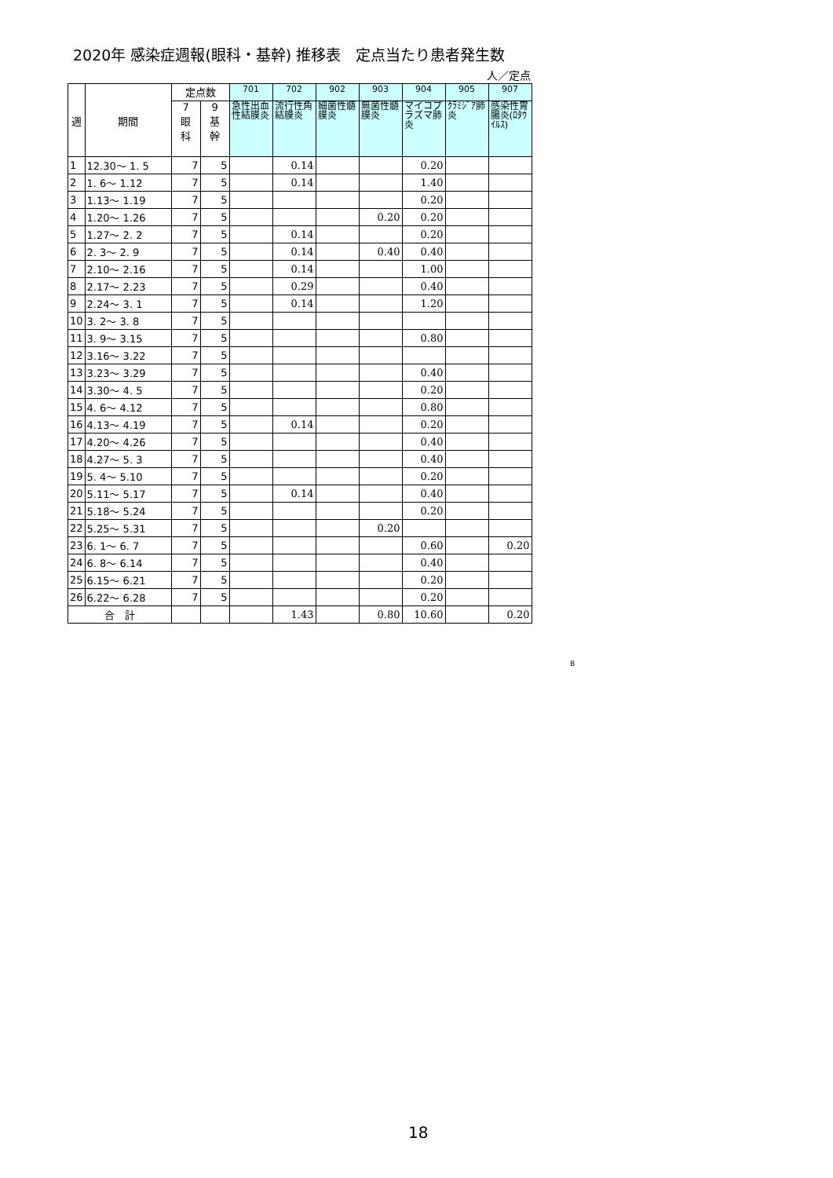2020年 感染症週報(眼科・基幹) 推移表　定点当たり患者発生数
人／定点
| 週 | 期間 | 定点数 | | 701 | 702 | 902 | 903 | 904 | 905 | 907 |
| --- | --- | --- | --- | --- | --- | --- | --- | --- | --- | --- |
| | | 7 眼 科 | 9 基 幹 | 急性出血性結膜炎 | 流行性角結膜炎 | 細菌性髄膜炎 | 無菌性髄膜炎 | マイコプラズマ肺炎 | ｸﾗﾐｼﾞｱ肺炎 | 感染性胃腸炎(ﾛﾀｳｲﾙｽ) |
| 1 | 12.30～ 1. 5 | 7 | 5 | | 0.14 | | | 0.20 | | |
| 2 | 1. 6～ 1.12 | 7 | 5 | | 0.14 | | | 1.40 | | |
| 3 | 1.13～ 1.19 | 7 | 5 | | | | | 0.20 | | |
| 4 | 1.20～ 1.26 | 7 | 5 | | | | 0.20 | 0.20 | | |
| 5 | 1.27～ 2. 2 | 7 | 5 | | 0.14 | | | 0.20 | | |
| 6 | 2. 3～ 2. 9 | 7 | 5 | | 0.14 | | 0.40 | 0.40 | | |
| 7 | 2.10～ 2.16 | 7 | 5 | | 0.14 | | | 1.00 | | |
| 8 | 2.17～ 2.23 | 7 | 5 | | 0.29 | | | 0.40 | | |
| 9 | 2.24～ 3. 1 | 7 | 5 | | 0.14 | | | 1.20 | | |
| 10 | 3. 2～ 3. 8 | 7 | 5 | | | | | | | |
| 11 | 3. 9～ 3.15 | 7 | 5 | | | | | 0.80 | | |
| 12 | 3.16～ 3.22 | 7 | 5 | | | | | | | |
| 13 | 3.23～ 3.29 | 7 | 5 | | | | | 0.40 | | |
| 14 | 3.30～ 4. 5 | 7 | 5 | | | | | 0.20 | | |
| 15 | 4. 6～ 4.12 | 7 | 5 | | | | | 0.80 | | |
| 16 | 4.13～ 4.19 | 7 | 5 | | 0.14 | | | 0.20 | | |
| 17 | 4.20～ 4.26 | 7 | 5 | | | | | 0.40 | | |
| 18 | 4.27～ 5. 3 | 7 | 5 | | | | | 0.40 | | |
| 19 | 5. 4～ 5.10 | 7 | 5 | | | | | 0.20 | | |
| 20 | 5.11～ 5.17 | 7 | 5 | | 0.14 | | | 0.40 | | |
| 21 | 5.18～ 5.24 | 7 | 5 | | | | | 0.20 | | |
| 22 | 5.25～ 5.31 | 7 | 5 | | | | 0.20 | | | |
| 23 | 6. 1～ 6. 7 | 7 | 5 | | | | | 0.60 | | 0.20 |
| 24 | 6. 8～ 6.14 | 7 | 5 | | | | | 0.40 | | |
| 25 | 6.15～ 6.21 | 7 | 5 | | | | | 0.20 | | |
| 26 | 6.22～ 6.28 | 7 | 5 | | | | | 0.20 | | |
| 合 計 | | | | | 1.43 | | 0.80 | 10.60 | | 0.20 |
B
18